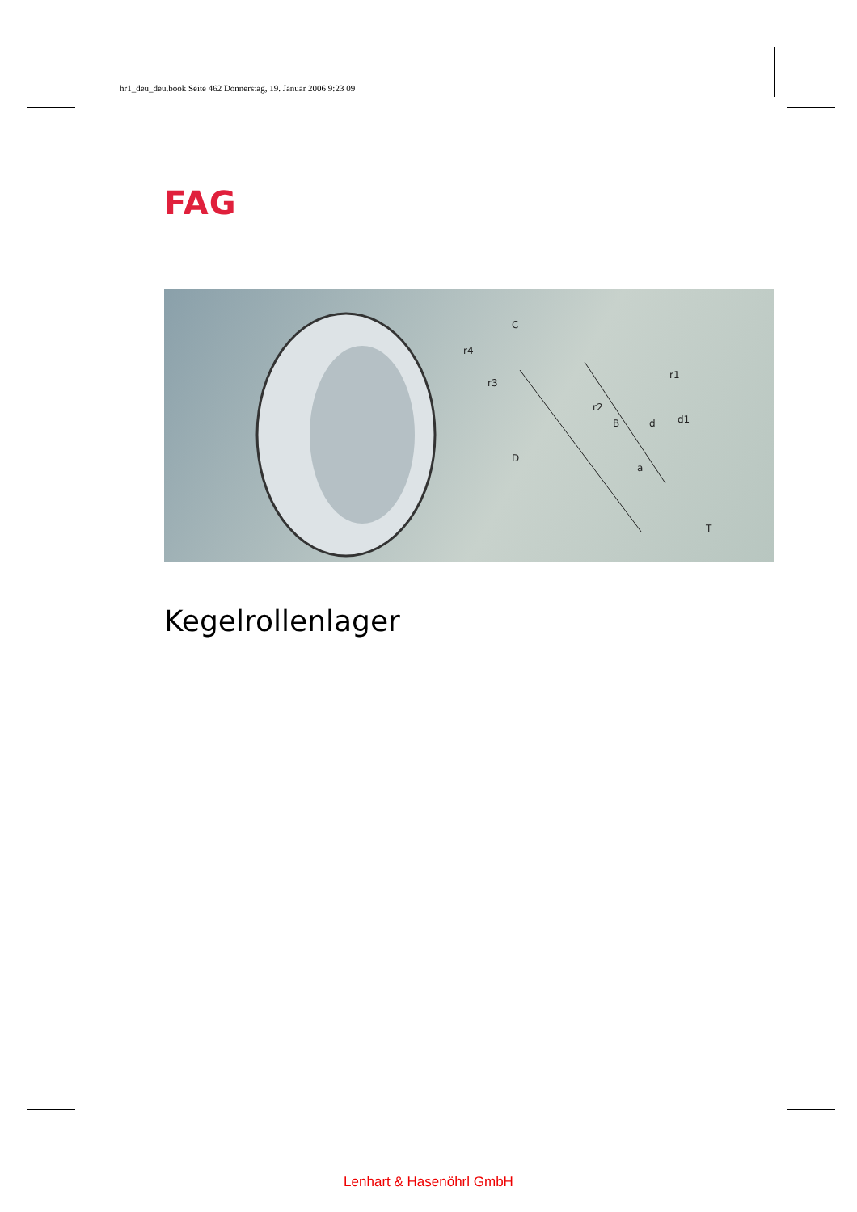hr1_deu_deu.book Seite 462 Donnerstag, 19. Januar 2006 9:23 09
FAG
D
d
d1
C
T
B
a
r4
r3
r1
r2
Kegelrollenlager
Lenhart & Hasenöhrl GmbH